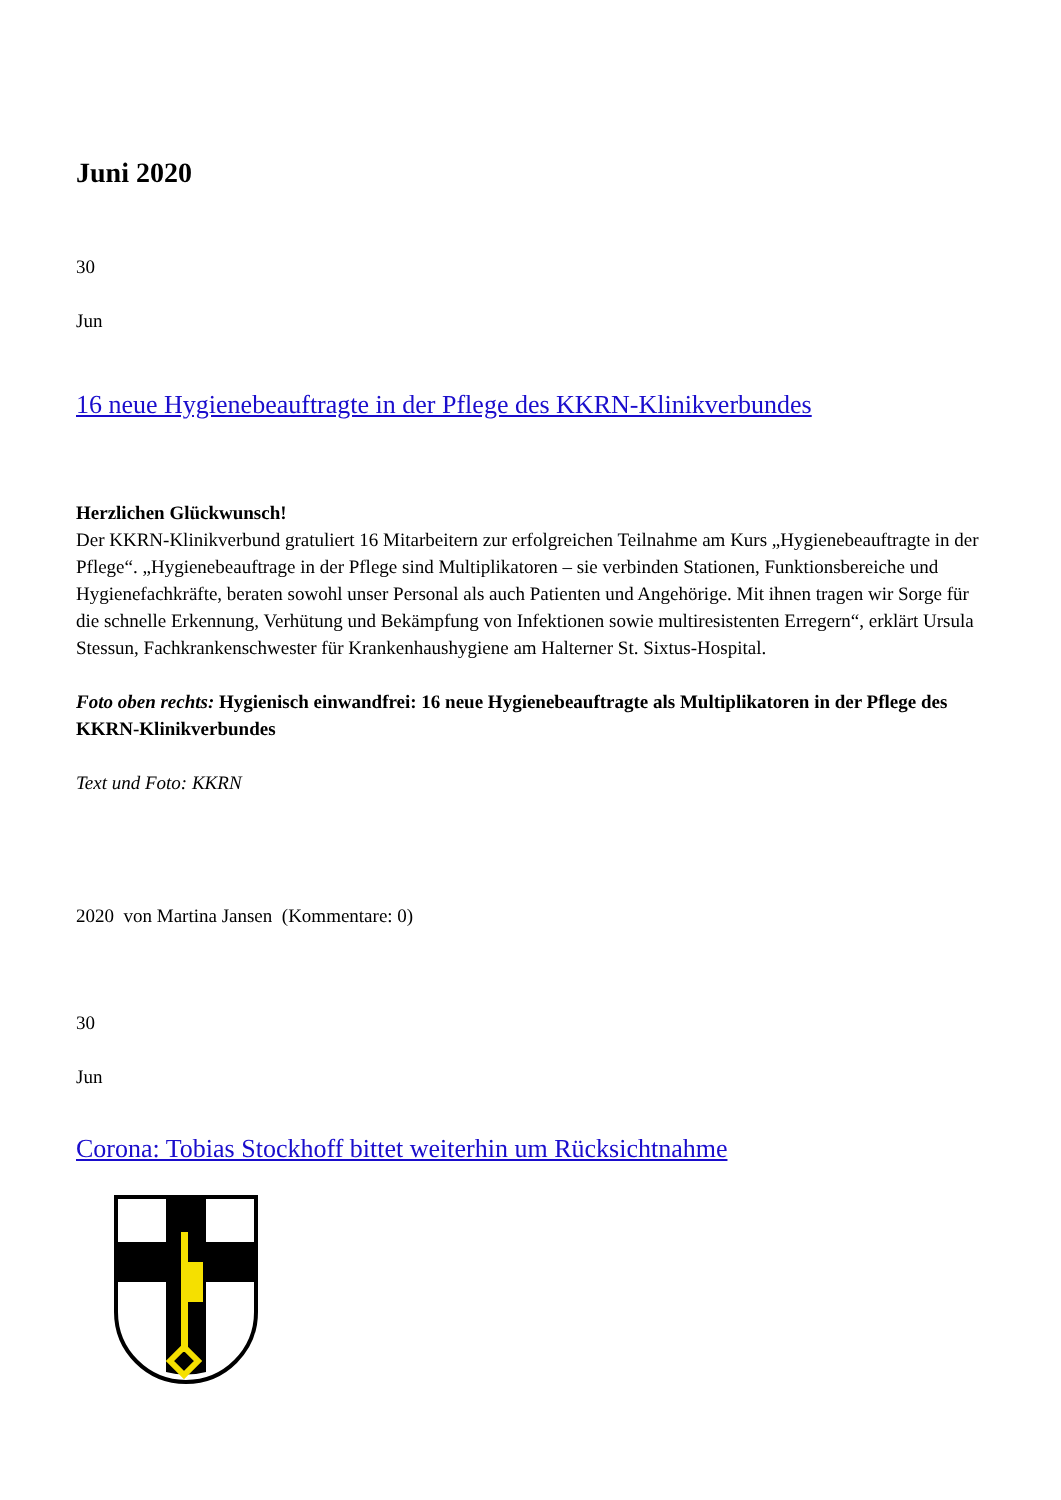Juni 2020
30
Jun
16 neue Hygienebeauftragte in der Pflege des KKRN-Klinikverbundes
Herzlichen Glückwunsch!
Der KKRN-Klinikverbund gratuliert 16 Mitarbeitern zur erfolgreichen Teilnahme am Kurs „Hygienebeauftragte in der Pflege“. „Hygienebeauftrage in der Pflege sind Multiplikatoren – sie verbinden Stationen, Funktionsbereiche und Hygienefachkräfte, beraten sowohl unser Personal als auch Patienten und Angehörige. Mit ihnen tragen wir Sorge für die schnelle Erkennung, Verhütung und Bekämpfung von Infektionen sowie multiresistenten Erregern“, erklärt Ursula Stessun, Fachkrankenschwester für Krankenhaushygiene am Halterner St. Sixtus-Hospital.
Foto oben rechts: Hygienisch einwandfrei: 16 neue Hygienebeauftragte als Multiplikatoren in der Pflege des KKRN-Klinikverbundes
Text und Foto: KKRN
2020 von Martina Jansen (Kommentare: 0)
30
Jun
Corona: Tobias Stockhoff bittet weiterhin um Rücksichtnahme